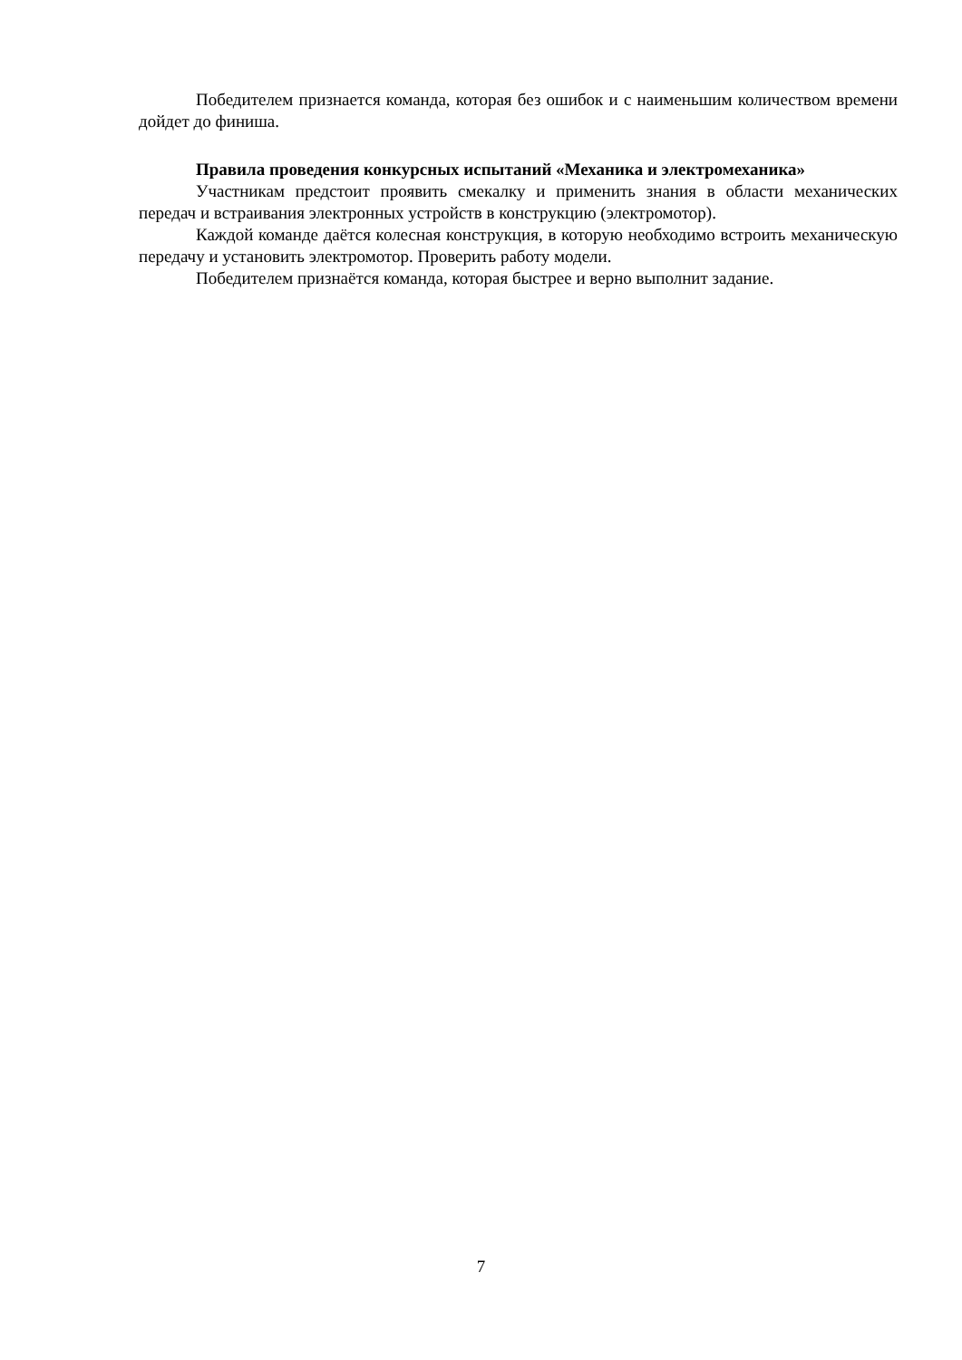Победителем признается команда, которая без ошибок и с наименьшим количеством времени дойдет до финиша.
Правила проведения конкурсных испытаний «Механика и электромеханика»
Участникам предстоит проявить смекалку и применить знания в области механических передач и встраивания электронных устройств в конструкцию (электромотор).
Каждой команде даётся колесная конструкция, в которую необходимо встроить механическую передачу и установить электромотор. Проверить работу модели.
Победителем признаётся команда, которая быстрее и верно выполнит задание.
7